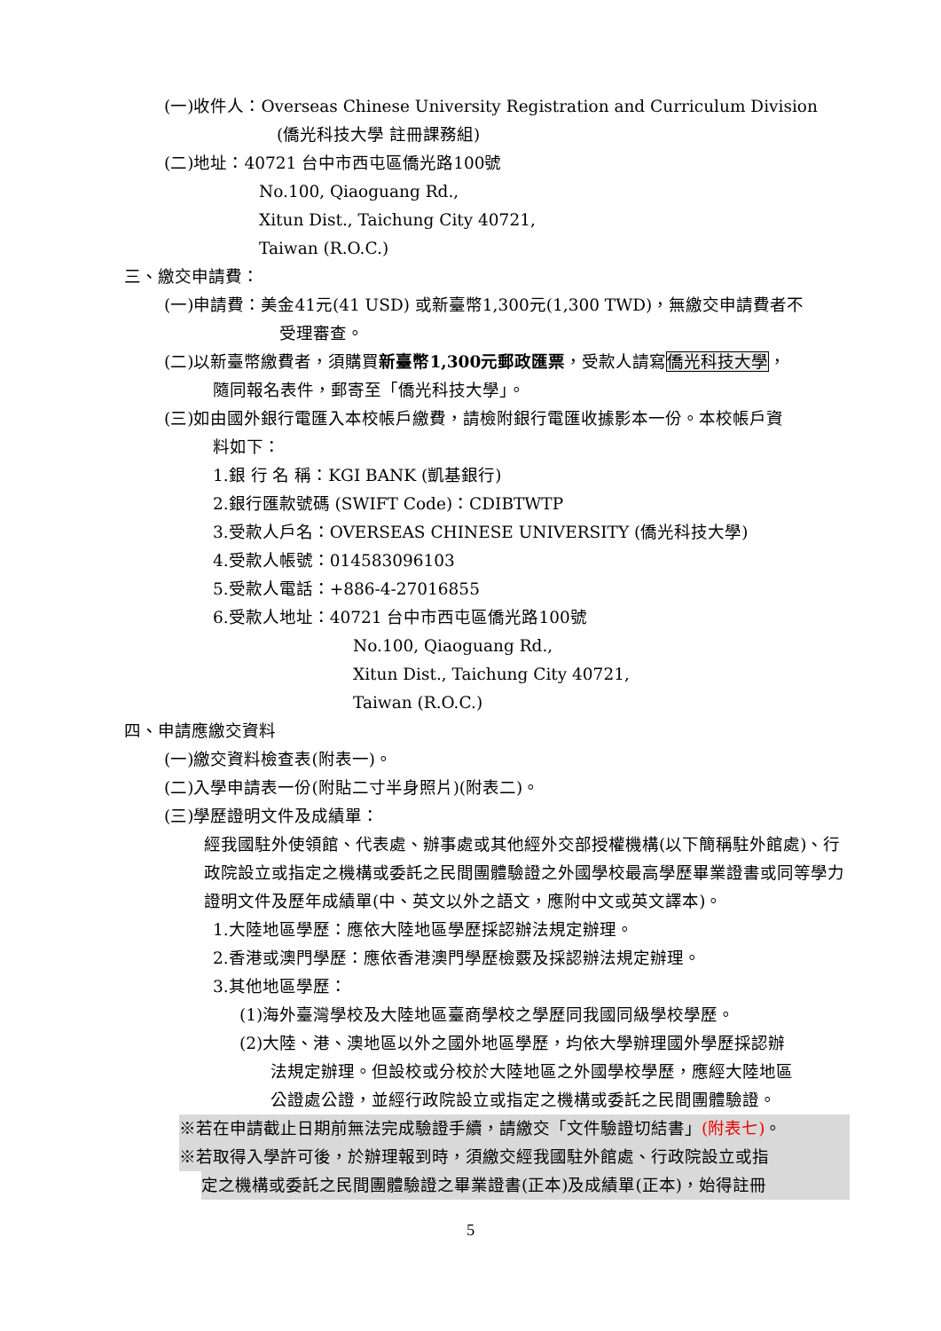(一)收件人：Overseas Chinese University Registration and Curriculum Division
(僑光科技大學 註冊課務組)
(二)地址：40721 台中市西屯區僑光路100號
No.100, Qiaoguang Rd.,
Xitun Dist., Taichung City 40721,
Taiwan (R.O.C.)
三、繳交申請費：
(一)申請費：美金41元(41 USD) 或新臺幣1,300元(1,300 TWD)，無繳交申請費者不
受理審查。
(二)以新臺幣繳費者，須購買新臺幣1,300元郵政匯票，受款人請寫僑光科技大學，
隨同報名表件，郵寄至「僑光科技大學」。
(三)如由國外銀行電匯入本校帳戶繳費，請檢附銀行電匯收據影本一份。本校帳戶資
料如下：
1.銀 行 名 稱：KGI BANK (凱基銀行)
2.銀行匯款號碼 (SWIFT Code)：CDIBTWTP
3.受款人戶名：OVERSEAS CHINESE UNIVERSITY (僑光科技大學)
4.受款人帳號：014583096103
5.受款人電話：+886-4-27016855
6.受款人地址：40721 台中市西屯區僑光路100號
No.100, Qiaoguang Rd.,
Xitun Dist., Taichung City 40721,
Taiwan (R.O.C.)
四、申請應繳交資料
(一)繳交資料檢查表(附表一)。
(二)入學申請表一份(附貼二寸半身照片)(附表二)。
(三)學歷證明文件及成績單：
經我國駐外使領館、代表處、辦事處或其他經外交部授權機構(以下簡稱駐外館處)、行政院設立或指定之機構或委託之民間團體驗證之外國學校最高學歷畢業證書或同等學力證明文件及歷年成績單(中、英文以外之語文，應附中文或英文譯本)。
1.大陸地區學歷：應依大陸地區學歷採認辦法規定辦理。
2.香港或澳門學歷：應依香港澳門學歷檢覈及採認辦法規定辦理。
3.其他地區學歷：
(1)海外臺灣學校及大陸地區臺商學校之學歷同我國同級學校學歷。
(2)大陸、港、澳地區以外之國外地區學歷，均依大學辦理國外學歷採認辦
法規定辦理。但設校或分校於大陸地區之外國學校學歷，應經大陸地區
公證處公證，並經行政院設立或指定之機構或委託之民間團體驗證。
※若在申請截止日期前無法完成驗證手續，請繳交「文件驗證切結書」(附表七)。
※若取得入學許可後，於辦理報到時，須繳交經我國駐外館處、行政院設立或指
定之機構或委託之民間團體驗證之畢業證書(正本)及成績單(正本)，始得註冊
5